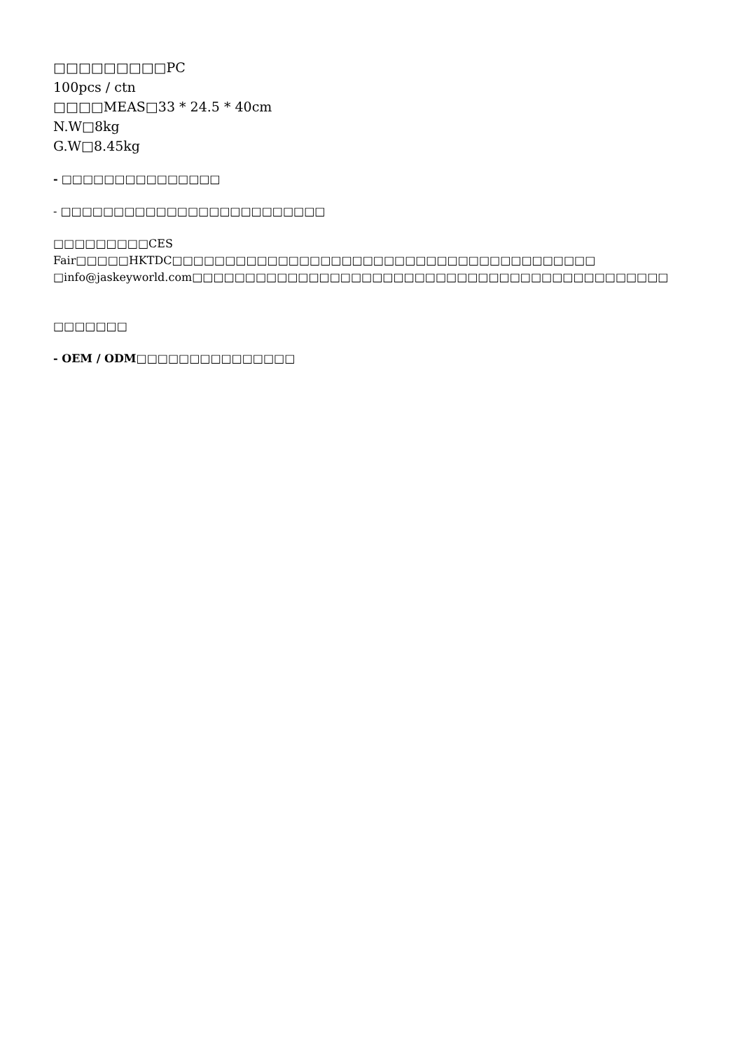□□□□□□□□□PC
100pcs / ctn
□□□□MEAS□33 * 24.5 * 40cm
N.W□8kg
G.W□8.45kg
- □□□□□□□□□□□□□□□
- □□□□□□□□□□□□□□□□□□□□□□□□□
□□□□□□□□□CES Fair□□□□□HKTDC□□□□□□□□□□□□□□□□□□□□□□□□□□□□□□□□□□□□□□□□
□info@jaskeyworld.com□□□□□□□□□□□□□□□□□□□□□□□□□□□□□□□□□□□□□□□□□□□□□
□□□□□□□
- OEM / ODM□□□□□□□□□□□□□□□